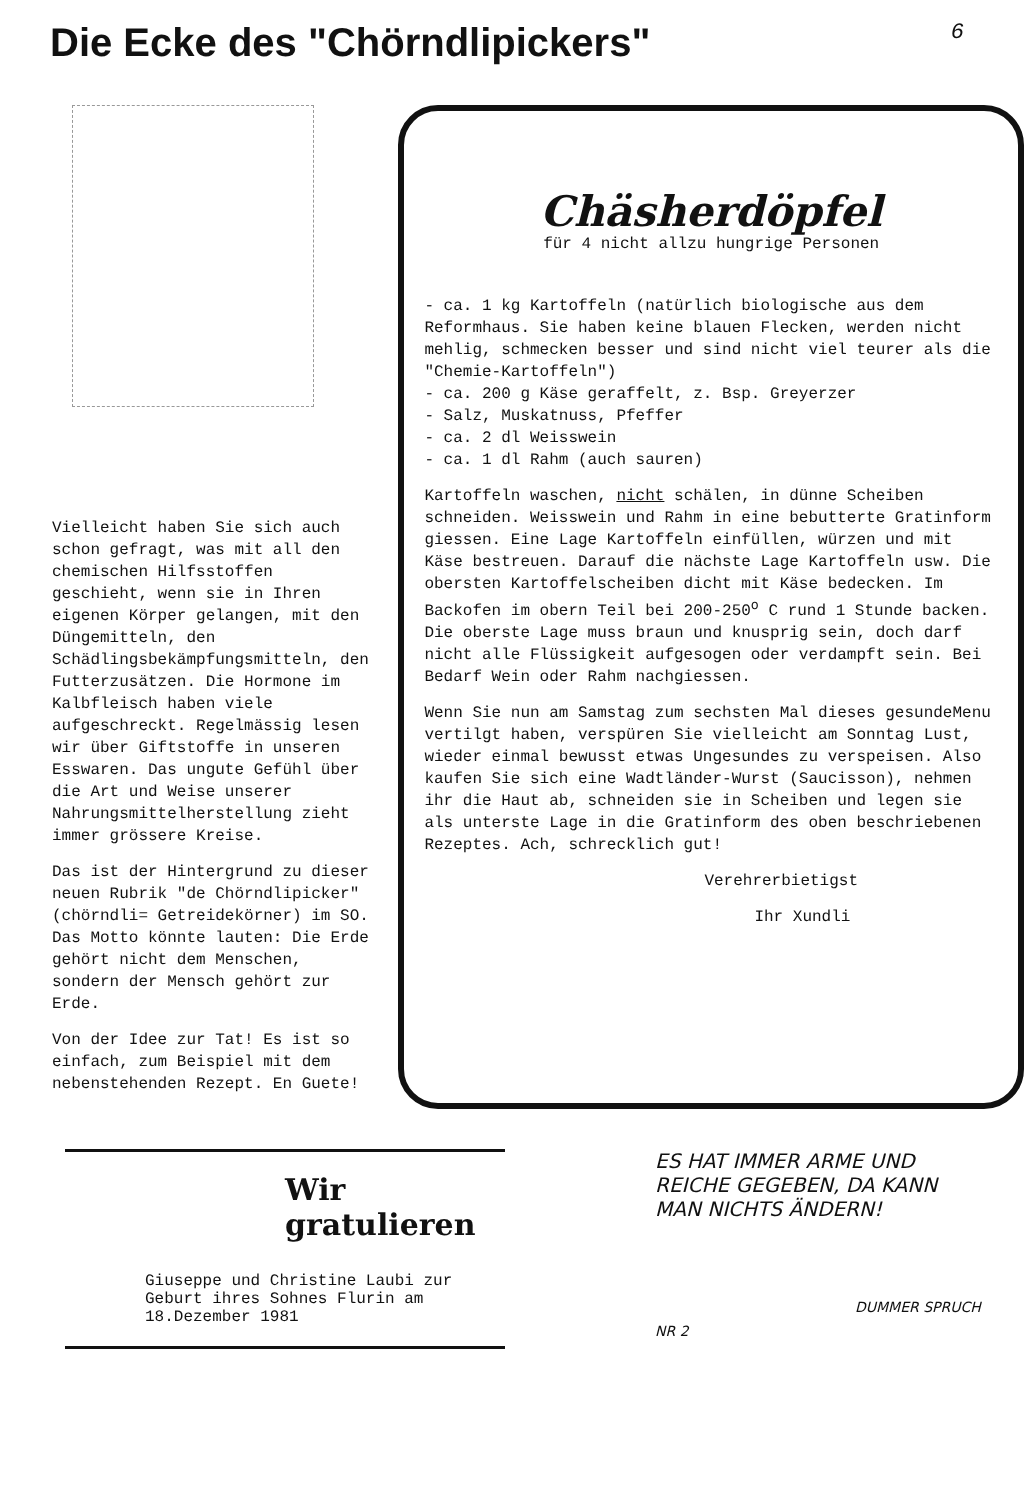Die Ecke des "Chörndlipickers"
6
Vielleicht haben Sie sich auch schon gefragt, was mit all den chemischen Hilfsstoffen geschieht, wenn sie in Ihren eigenen Körper gelangen, mit den Düngemitteln, den Schädlingsbekämpfungsmitteln, den Futterzusätzen. Die Hormone im Kalbfleisch haben viele aufgeschreckt. Regelmässig lesen wir über Giftstoffe in unseren Esswaren. Das ungute Gefühl über die Art und Weise unserer Nahrungsmittelherstellung zieht immer grössere Kreise.
Das ist der Hintergrund zu dieser neuen Rubrik "de Chörndlipicker" (chörndli= Getreidekörner) im SO. Das Motto könnte lauten: Die Erde gehört nicht dem Menschen, sondern der Mensch gehört zur Erde.
Von der Idee zur Tat! Es ist so einfach, zum Beispiel mit dem nebenstehenden Rezept. En Guete!
Chäsherdöpfel
für 4 nicht allzu hungrige Personen
- ca. 1 kg Kartoffeln (natürlich biologische aus dem Reformhaus. Sie haben keine blauen Flecken, werden nicht mehlig, schmecken besser und sind nicht viel teurer als die "Chemie-Kartoffeln")
- ca. 200 g Käse geraffelt, z. Bsp. Greyerzer
- Salz, Muskatnuss, Pfeffer
- ca. 2 dl Weisswein
- ca. 1 dl Rahm (auch sauren)
Kartoffeln waschen, nicht schälen, in dünne Scheiben schneiden. Weisswein und Rahm in eine bebutterte Gratinform giessen. Eine Lage Kartoffeln einfüllen, würzen und mit Käse bestreuen. Darauf die nächste Lage Kartoffeln usw. Die obersten Kartoffelscheiben dicht mit Käse bedecken. Im Backofen im obern Teil bei 200-250<sup>o</sup> C rund 1 Stunde backen. Die oberste Lage muss braun und knusprig sein, doch darf nicht alle Flüssigkeit aufgesogen oder verdampft sein. Bei Bedarf Wein oder Rahm nachgiessen.
Wenn Sie nun am Samstag zum sechsten Mal dieses gesundeMenu vertilgt haben, verspüren Sie vielleicht am Sonntag Lust, wieder einmal bewusst etwas Ungesundes zu verspeisen. Also kaufen Sie sich eine Wadtländer-Wurst (Saucisson), nehmen ihr die Haut ab, schneiden sie in Scheiben und legen sie als unterste Lage in die Gratinform des oben beschriebenen Rezeptes. Ach, schrecklich gut!
Verehrerbietigst
Ihr Xundli
Wir
gratulieren
Giuseppe und Christine Laubi zur Geburt ihres Sohnes Flurin am 18.Dezember 1981
ES HAT IMMER ARME UND REICHE GEGEBEN, DA KANN MAN NICHTS ÄNDERN!
DUMMER SPRUCH NR 2